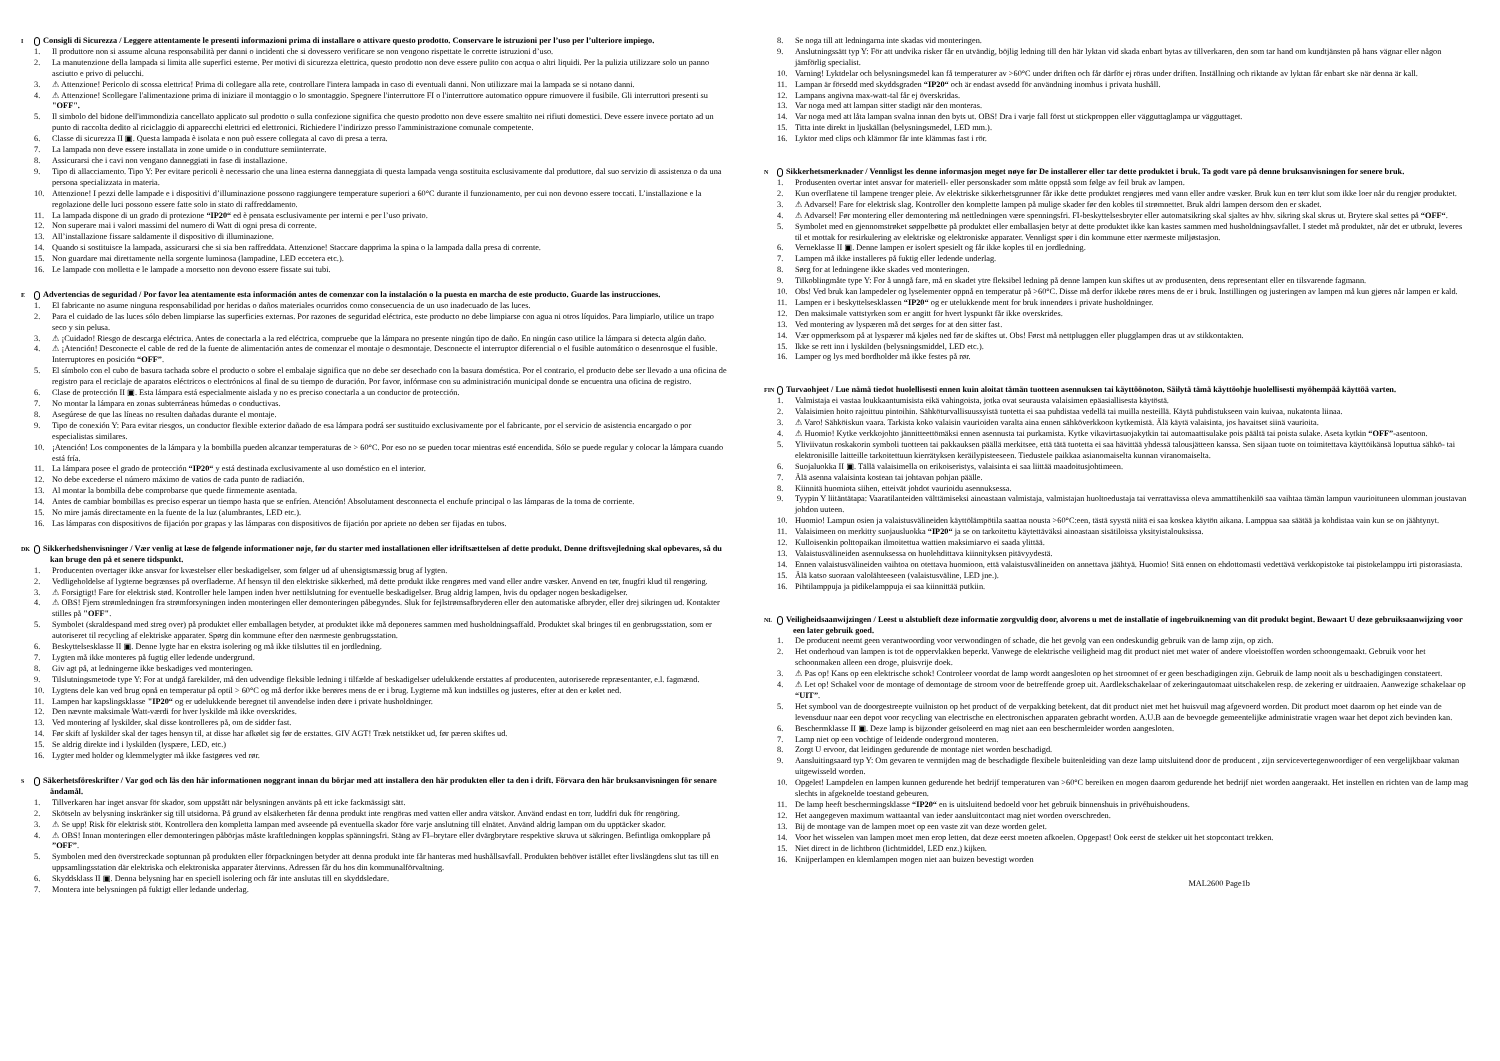I Consigli di Sicurezza / Leggere attentamente le presenti informazioni prima di installare o attivare questo prodotto. Conservare le istruzioni per l’uso per l’ulteriore impiego.
1. Il produttore non si assume alcuna responsabilità per danni o incidenti che si dovessero verificare se non vengono rispettate le corrette istruzioni d’uso.
2. La manutenzione della lampada si limita alle superfici esterne. Per motivi di sicurezza elettrica, questo prodotto non deve essere pulito con acqua o altri liquidi. Per la pulizia utilizzare solo un panno asciutto e privo di pelucchi.
3. ⚠ Attenzione! Pericolo di scossa elettrica! Prima di collegare alla rete, controllare l'intera lampada in caso di eventuali danni. Non utilizzare mai la lampada se si notano danni.
4. ⚠ Attenzione! Scollegare l'alimentazione prima di iniziare il montaggio o lo smontaggio. Spegnere l'interruttore FI o l'interruttore automatico oppure rimuovere il fusibile. Gli interruttori presenti su "OFF".
5. Il simbolo del bidone dell'immondizia cancellato applicato sul prodotto o sulla confezione significa che questo prodotto non deve essere smaltito nei rifiuti domestici. Deve essere invece portato ad un punto di raccolta dedito al riciclaggio di apparecchi elettrici ed elettronici. Richiedere l’indirizzo presso l'amministrazione comunale competente.
6. Classe di sicurezza II ▣. Questa lampada è isolata e non può essere collegata al cavo di presa a terra.
7. La lampada non deve essere installata in zone umide o in condutture semiinterrate.
8. Assicurarsi che i cavi non vengano danneggiati in fase di installazione.
9. Tipo di allacciamento. Tipo Y: Per evitare pericoli è necessario che una linea esterna danneggiata di questa lampada venga sostituita esclusivamente dal produttore, dal suo servizio di assistenza o da una persona specializzata in materia.
10. Attenzione! I pezzi delle lampade e i dispositivi d’illuminazione possono raggiungere temperature superiori a 60°C durante il funzionamento, per cui non devono essere toccati. L’installazione e la regolazione delle luci possono essere fatte solo in stato di raffreddamento.
11. La lampada dispone di un grado di protezione “IP20“ ed è pensata esclusivamente per interni e per l’uso privato.
12. Non superare mai i valori massimi del numero di Watt di ogni presa di corrente.
13. All’installazione fissare saldamente il dispositivo di illuminazione.
14. Quando si sostituisce la lampada, assicurarsi che si sia ben raffreddata. Attenzione! Staccare dapprima la spina o la lampada dalla presa di corrente.
15. Non guardare mai direttamente nella sorgente luminosa (lampadine, LED eccetera etc.).
16. Le lampade con molletta e le lampade a morsetto non devono essere fissate sui tubi.
E Advertencias de seguridad / Por favor lea atentamente esta información antes de comenzar con la instalación o la puesta en marcha de este producto. Guarde las instrucciones.
1. El fabricante no asume ninguna responsabilidad por heridas o daños materiales ocurridos como consecuencia de un uso inadecuado de las luces.
2. Para el cuidado de las luces sólo deben limpiarse las superficies externas. Por razones de seguridad eléctrica, este producto no debe limpiarse con agua ni otros líquidos. Para limpiarlo, utilice un trapo seco y sin pelusa.
3. ⚠ ¡Cuidado! Riesgo de descarga eléctrica. Antes de conectarla a la red eléctrica, compruebe que la lámpara no presente ningún tipo de daño. En ningún caso utilice la lámpara si detecta algún daño.
4. ⚠ ¡Atención! Desconecte el cable de red de la fuente de alimentación antes de comenzar el montaje o desmontaje. Desconecte el interruptor diferencial o el fusible automático o desenrosque el fusible. Interruptores en posición “OFF”.
5. El símbolo con el cubo de basura tachada sobre el producto o sobre el embalaje significa que no debe ser desechado con la basura doméstica. Por el contrario, el producto debe ser llevado a una oficina de registro para el reciclaje de aparatos eléctricos o electrónicos al final de su tiempo de duración. Por favor, infórmase con su administración municipal donde se encuentra una oficina de registro.
6. Clase de protección II ▣. Esta lámpara está especialmente aislada y no es preciso conectarla a un conductor de protección.
7. No montar la lámpara en zonas subterráneas húmedas o conductivas.
8. Asegúrese de que las líneas no resulten dañadas durante el montaje.
9. Tipo de conexión Y: Para evitar riesgos, un conductor flexible exterior dañado de esa lámpara podrá ser sustituido exclusivamente por el fabricante, por el servicio de asistencia encargado o por especialistas similares.
10. ¡Atención! Los componentes de la lámpara y la bombilla pueden alcanzar temperaturas de > 60°C. Por eso no se pueden tocar mientras esté encendida. Sólo se puede regular y colocar la lámpara cuando está fría.
11. La lámpara posee el grado de protección “IP20“ y está destinada exclusivamente al uso doméstico en el interior.
12. No debe excederse el número máximo de vatios de cada punto de radiación.
13. Al montar la bombilla debe comprobarse que quede firmemente asentada.
14. Antes de cambiar bombillas es preciso esperar un tiempo hasta que se enfríen. Atención! Absolutament desconnecta el enchufe principal o las lámparas de la toma de corriente.
15. No mire jamás directamente en la fuente de la luz (alumbrantes, LED etc.).
16. Las lámparas con dispositivos de fijación por grapas y las lámparas con dispositivos de fijación por apriete no deben ser fijadas en tubos.
DK Sikkerhedshenvisninger / Vær venlig at læse de følgende informationer nøje, før du starter med installationen eller idriftsættelsen af dette produkt. Denne driftsvejledning skal opbevares, så du kan bruge den på et senere tidspunkt.
1. Producenten overtager ikke ansvar for kvæstelser eller beskadigelser, som følger ud af uhensigtsmæssig brug af lygten.
2. Vedligeholdelse af lygterne begrænses på overfladerne. Af hensyn til den elektriske sikkerhed, må dette produkt ikke rengøres med vand eller andre væsker. Anvend en tør, fnugfri klud til rengøring.
3. ⚠ Forsigtigt! Fare for elektrisk stød. Kontroller hele lampen inden hver nettilslutning for eventuelle beskadigelser. Brug aldrig lampen, hvis du opdager nogen beskadigelser.
4. ⚠ OBS! Fjern strømledningen fra strømforsyningen inden monteringen eller demonteringen påbegyndes. Sluk for fejlstrømsafbryderen eller den automatiske afbryder, eller drej sikringen ud. Kontakter stilles på "OFF".
5. Symbolet (skraldespand med streg over) på produktet eller emballagen betyder, at produktet ikke må deponeres sammen med husholdningsaffald. Produktet skal bringes til en genbrugsstation, som er autoriseret til recycling af elektriske apparater. Spørg din kommune efter den nærmeste genbrugsstation.
6. Beskyttelsesklasse II ▣. Denne lygte har en ekstra isolering og må ikke tilsluttes til en jordledning.
7. Lygten må ikke monteres på fugtig eller ledende undergrund.
8. Giv agt på, at ledningerne ikke beskadiges ved monteringen.
9. Tilslutningsmetode type Y: For at undgå farekilder, må den udvendige fleksible ledning i tilfælde af beskadigelser udelukkende erstattes af producenten, autoriserede repræsentanter, e.l. fagmænd.
10. Lygtens dele kan ved brug opnå en temperatur på optil > 60°C og må derfor ikke berøres mens de er i brug. Lygterne må kun indstilles og justeres, efter at den er kølet ned.
11. Lampen har kapslingsklasse "IP20“ og er udelukkende beregnet til anvendelse inden døre i private husholdninger.
12. Den nævnte maksimale Watt-værdi for hver lyskilde må ikke overskrides.
13. Ved montering af lyskilder, skal disse kontrolleres på, om de sidder fast.
14. Før skift af lyskilder skal der tages hensyn til, at disse har afkølet sig før de erstattes. GIV AGT! Træk netstikket ud, før pæren skiftes ud.
15. Se aldrig direkte ind i lyskilden (lyspære, LED, etc.)
16. Lygter med holder og klemmelygter må ikke fastgøres ved rør.
S Säkerhetsföreskrifter / Var god och läs den här informationen noggrant innan du börjar med att installera den här produkten eller ta den i drift. Förvara den här bruksanvisningen för senare ändamål.
1. Tillverkaren har inget ansvar för skador, som uppstått när belysningen använts på ett icke fackmässigt sätt.
2. Skötseln av belysning inskränker sig till utsidorna. På grund av elsäkerheten får denna produkt inte rengöras med vatten eller andra vätskor. Använd endast en torr, luddfri duk för rengöring.
3. ⚠ Se upp! Risk för elektrisk stöt. Kontrollera den kompletta lampan med avseende på eventuella skador före varje anslutning till elnätet. Använd aldrig lampan om du upptäcker skador.
4. ⚠ OBS! Innan monteringen eller demonteringen påbörjas måste kraftledningen kopplas spänningsfri. Stäng av FI–brytare eller dvärgbrytare respektive skruva ut säkringen. Befintliga omkopplare på ”OFF”.
5. Symbolen med den överstreckade soptunnan på produkten eller förpackningen betyder att denna produkt inte får hanteras med hushållsavfall. Produkten behöver istället efter livslängdens slut tas till en uppsamlingsstation där elektriska och elektroniska apparater återvinns. Adressen får du hos din kommunalförvaltning.
6. Skyddsklass II ▣. Denna belysning har en speciell isolering och får inte anslutas till en skyddsledare.
7. Montera inte belysningen på fuktigt eller ledande underlag.
8. Se noga till att ledningarna inte skadas vid monteringen.
9. Anslutningssätt typ Y: För att undvika risker får en utvändig, böjlig ledning till den här lyktan vid skada enbart bytas av tillverkaren, den som tar hand om kundtjänsten på hans vägnar eller någon jämförlig specialist.
10. Varning! Lyktdelar och belysningsmedel kan få temperaturer av >60°C under driften och får därför ej röras under driften. Inställning och riktande av lyktan får enbart ske när denna är kall.
11. Lampan är försedd med skyddsgraden “IP20“ och är endast avsedd för användning inomhus i privata hushåll.
12. Lampans angivna max-watt-tal får ej överskridas.
13. Var noga med att lampan sitter stadigt när den monteras.
14. Var noga med att låta lampan svalna innan den byts ut. OBS! Dra i varje fall först ut stickproppen eller vägguttaglampa ur vägguttaget.
15. Titta inte direkt in ljuskällan (belysningsmedel, LED mm.).
16. Lyktor med clips och klämmor får inte klämmas fast i rör.
N Sikkerhetsmerknader / Vennligst les denne informasjon meget nøye før De installerer eller tar dette produktet i bruk. Ta godt vare på denne bruksanvisningen for senere bruk.
1. Produsenten overtar intet ansvar for materiell- eller personskader som måtte oppstå som følge av feil bruk av lampen.
2. Kun overflatene til lampene trenger pleie. Av elektriske sikkerhetsgrunner får ikke dette produktet rengjøres med vann eller andre væsker. Bruk kun en tørr klut som ikke loer når du rengjør produktet.
3. ⚠ Advarsel! Fare for elektrisk slag. Kontroller den komplette lampen på mulige skader før den kobles til strømnettet. Bruk aldri lampen dersom den er skadet.
4. ⚠ Advarsel! Før montering eller demontering må nettledningen være spenningsfri. FI-beskyttelsesbryter eller automatsikring skal sjaltes av hhv. sikring skal skrus ut. Brytere skal settes på “OFF“.
5. Symbolet med en gjennomstrøket søppelbøtte på produktet eller emballasjen betyr at dette produktet ikke kan kastes sammen med husholdningsavfallet. I stedet må produktet, når det er utbrukt, leveres til et mottak for resirkulering av elektriske og elektroniske apparater. Vennligst spør i din kommune etter nærmeste miljøstasjon.
6. Verneklasse II ▣. Denne lampen er isolert spesielt og får ikke koples til en jordledning.
7. Lampen må ikke installeres på fuktig eller ledende underlag.
8. Sørg for at ledningene ikke skades ved monteringen.
9. Tilkoblingmåte type Y: For å unngå fare, må en skadet ytre fleksibel ledning på denne lampen kun skiftes ut av produsenten, dens representant eller en tilsvarende fagmann.
10. Obs! Ved bruk kan lampedeler og lyselementer oppnå en temperatur på >60°C. Disse må derfor ikkebe røres mens de er i bruk. Instillingen og justeringen av lampen må kun gjøres når lampen er kald.
11. Lampen er i beskyttelsesklassen “IP20“ og er utelukkende ment for bruk innendørs i private husholdninger.
12. Den maksimale vattstyrken som er angitt for hvert lyspunkt får ikke overskrides.
13. Ved montering av lyspæren må det sørges for at den sitter fast.
14. Vær oppmerksom på at lyspærer må kjøles ned før de skiftes ut. Obs! Først må nettpluggen eller plugglampen dras ut av stikkontakten.
15. Ikke se rett inn i lyskilden (belysningsmiddel, LED etc.).
16. Lamper og lys med bordholder må ikke festes på rør.
FIN Turvaohjeet / Lue nämä tiedot huolellisesti ennen kuin aloitat tämän tuotteen asennuksen tai käyttöönoton. Säilytä tämä käyttöohje huolellisesti myöhempää käyttöä varten.
1. Valmistaja ei vastaa loukkaantumisista eikä vahingoista, jotka ovat seurausta valaisimen epäasiallisesta käytöstä.
2. Valaisimien hoito rajoittuu pintoihin. Sähköturvallisuussyistä tuotetta ei saa puhdistaa vedellä tai muilla nesteillä. Käytä puhdistukseen vain kuivaa, nukatonta liinaa.
3. ⚠ Varo! Sähköiskun vaara. Tarkista koko valaisin vaurioiden varalta aina ennen sähköverkkoon kytkemistä. Älä käytä valaisinta, jos havaitset siinä vaurioita.
4. ⚠ Huomio! Kytke verkkojohto jännitteettömäksi ennen asennusta tai purkamista. Kytke vikavirtasuojakytkin tai automaattisulake pois päältä tai poista sulake. Aseta kytkin “OFF”-asentoon.
5. Yliviivatun roskakorin symboli tuotteen tai pakkauksen päällä merkitsee, että tätä tuotetta ei saa hävittää yhdessä talousjätteen kanssa. Sen sijaan tuote on toimitettava käyttöikänsä loputtua sähkö- tai elektronisille laitteille tarkoitettuun kierrätyksen keräilypisteeseen. Tiedustele paikkaa asianomaiselta kunnan viranomaiselta.
6. Suojaluokka II ▣. Tällä valaisimella on erikoiseristys, valaisinta ei saa liittää maadoitusjohtimeen.
7. Älä asenna valaisinta kostean tai johtavan pohjan päälle.
8. Kiinnitä huomiota siihen, etteivät johdot vaurioidu asennuksessa.
9. Tyypin Y liitäntätapa: Vaaratilanteiden välttämiseksi ainoastaan valmistaja, valmistajan huoltoedustaja tai verrattavissa oleva ammattihenkilö saa vaihtaa tämän lampun vaurioituneen ulomman joustavan johdon uuteen.
10. Huomio! Lampun osien ja valaistusvälineiden käyttölämpötila saattaa nousta >60°C:een, tästä syystä niitä ei saa koskea käytön aikana. Lamppua saa säätää ja kohdistaa vain kun se on jäähtynyt.
11. Valaisimeen on merkitty suojausluokka “IP20“ ja se on tarkoitettu käytettäväksi ainoastaan sisätiloissa yksityistalouksissa.
12. Kulloisenkin polttopaikan ilmoitettua wattien maksimiarvo ei saada ylittää.
13. Valaistusvälineiden asennuksessa on huolehdittava kiinnityksen pitävyydestä.
14. Ennen valaistusvälineiden vaihtoa on otettava huomioon, että valaistusvälineiden on annettava jäähtyä. Huomio! Sitä ennen on ehdottomasti vedettävä verkkopistoke tai pistokelamppu irti pistorasiasta.
15. Älä katso suoraan valolähteeseen (valaistusväline, LED jne.).
16. Pihtilamppuja ja pidikelamppuja ei saa kiinnittää putkiin.
NL Veiligheidsaanwijzingen / Leest u alstublieft deze informatie zorgvuldig door, alvorens u met de installatie of ingebruikneming van dit produkt begint. Bewaart U deze gebruiksaanwijzing voor een later gebruik goed.
1. De producent neemt geen verantwoording voor verwondingen of schade, die het gevolg van een ondeskundig gebruik van de lamp zijn, op zich.
2. Het onderhoud van lampen is tot de oppervlakken beperkt. Vanwege de elektrische veiligheid mag dit product niet met water of andere vloeistoffen worden schoongemaakt. Gebruik voor het schoonmaken alleen een droge, pluisvrije doek.
3. ⚠ Pas op! Kans op een elektrische schok! Controleer voordat de lamp wordt aangesloten op het stroomnet of er geen beschadigingen zijn. Gebruik de lamp nooit als u beschadigingen constateert.
4. ⚠ Let op! Schakel voor de montage of demontage de stroom voor de betreffende groep uit. Aardlekschakelaar of zekeringautomaat uitschakelen resp. de zekering er uitdraaien. Aanwezige schakelaar op “UIT”.
5. Het symbool van de doorgestreepte vuilniston op het product of de verpakking betekent, dat dit product niet met het huisvuil mag afgevoerd worden. Dit product moet daarom op het einde van de levensduur naar een depot voor recycling van electrische en electronischen apparaten gebracht worden. A.U.B aan de bevoegde gemeentelijke administratie vragen waar het depot zich bevinden kan.
6. Beschermklasse II ▣. Deze lamp is bijzonder geïsoleerd en mag niet aan een beschermleider worden aangesloten.
7. Lamp niet op een vochtige of leidende ondergrond monteren.
8. Zorgt U ervoor, dat leidingen gedurende de montage niet worden beschadigd.
9. Aansluitingsaard typ Y: Om gevaren te vermijden mag de beschadigde flexibele buitenleiding van deze lamp uitsluitend door de producent , zijn servicevertegenwoordiger of een vergelijkbaar vakman uitgewisseld worden.
10. Opgelet! Lampdelen en lampen kunnen gedurende het bedrijf temperaturen van >60°C bereiken en mogen daarom gedurende het bedrijf niet worden aangeraakt. Het instellen en richten van de lamp mag slechts in afgekoelde toestand gebeuren.
11. De lamp heeft beschermingsklasse “IP20“ en is uitsluitend bedoeld voor het gebruik binnenshuis in privéhuishoudens.
12. Het aangegeven maximum wattaantal van ieder aansluitcontact mag niet worden overschreden.
13. Bij de montage van de lampen moet op een vaste zit van deze worden gelet.
14. Voor het wisselen van lampen moet men erop letten, dat deze eerst moeten afkoelen. Opgepast! Ook eerst de stekker uit het stopcontact trekken.
15. Niet direct in de lichtbron (lichtmiddel, LED enz.) kijken.
16. Knijperlampen en klemlampen mogen niet aan buizen bevestigt worden
MAL2600 Page1b